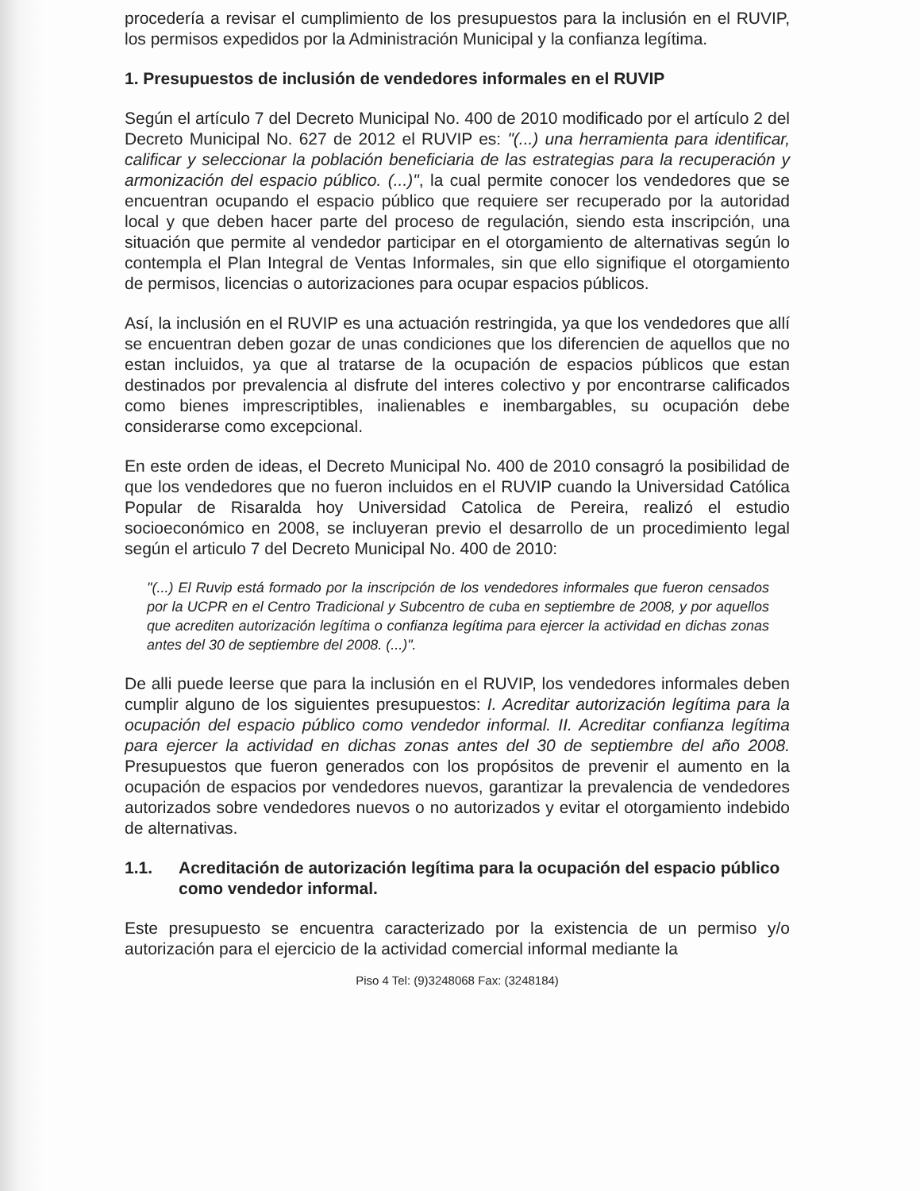procedería a revisar el cumplimiento de los presupuestos para la inclusión en el RUVIP, los permisos expedidos por la Administración Municipal y la confianza legítima.
1. Presupuestos de inclusión de vendedores informales en el RUVIP
Según el artículo 7 del Decreto Municipal No. 400 de 2010 modificado por el artículo 2 del Decreto Municipal No. 627 de 2012 el RUVIP es: "(...) una herramienta para identificar, calificar y seleccionar la población beneficiaria de las estrategias para la recuperación y armonización del espacio público. (...)", la cual permite conocer los vendedores que se encuentran ocupando el espacio público que requiere ser recuperado por la autoridad local y que deben hacer parte del proceso de regulación, siendo esta inscripción, una situación que permite al vendedor participar en el otorgamiento de alternativas según lo contempla el Plan Integral de Ventas Informales, sin que ello signifique el otorgamiento de permisos, licencias o autorizaciones para ocupar espacios públicos.
Así, la inclusión en el RUVIP es una actuación restringida, ya que los vendedores que allí se encuentran deben gozar de unas condiciones que los diferencien de aquellos que no estan incluidos, ya que al tratarse de la ocupación de espacios públicos que estan destinados por prevalencia al disfrute del interes colectivo y por encontrarse calificados como bienes imprescriptibles, inalienables e inembargables, su ocupación debe considerarse como excepcional.
En este orden de ideas, el Decreto Municipal No. 400 de 2010 consagró la posibilidad de que los vendedores que no fueron incluidos en el RUVIP cuando la Universidad Católica Popular de Risaralda hoy Universidad Catolica de Pereira, realizó el estudio socioeconómico en 2008, se incluyeran previo el desarrollo de un procedimiento legal según el articulo 7 del Decreto Municipal No. 400 de 2010:
"(...) El Ruvip está formado por la inscripción de los vendedores informales que fueron censados por la UCPR en el Centro Tradicional y Subcentro de cuba en septiembre de 2008, y por aquellos que acrediten autorización legítima o confianza legítima para ejercer la actividad en dichas zonas antes del 30 de septiembre del 2008. (...)".
De alli puede leerse que para la inclusión en el RUVIP, los vendedores informales deben cumplir alguno de los siguientes presupuestos: I. Acreditar autorización legítima para la ocupación del espacio público como vendedor informal. II. Acreditar confianza legítima para ejercer la actividad en dichas zonas antes del 30 de septiembre del año 2008. Presupuestos que fueron generados con los propósitos de prevenir el aumento en la ocupación de espacios por vendedores nuevos, garantizar la prevalencia de vendedores autorizados sobre vendedores nuevos o no autorizados y evitar el otorgamiento indebido de alternativas.
1.1. Acreditación de autorización legítima para la ocupación del espacio público como vendedor informal.
Este presupuesto se encuentra caracterizado por la existencia de un permiso y/o autorización para el ejercicio de la actividad comercial informal mediante la
Piso 4 Tel: (9)3248068 Fax: (3248184)